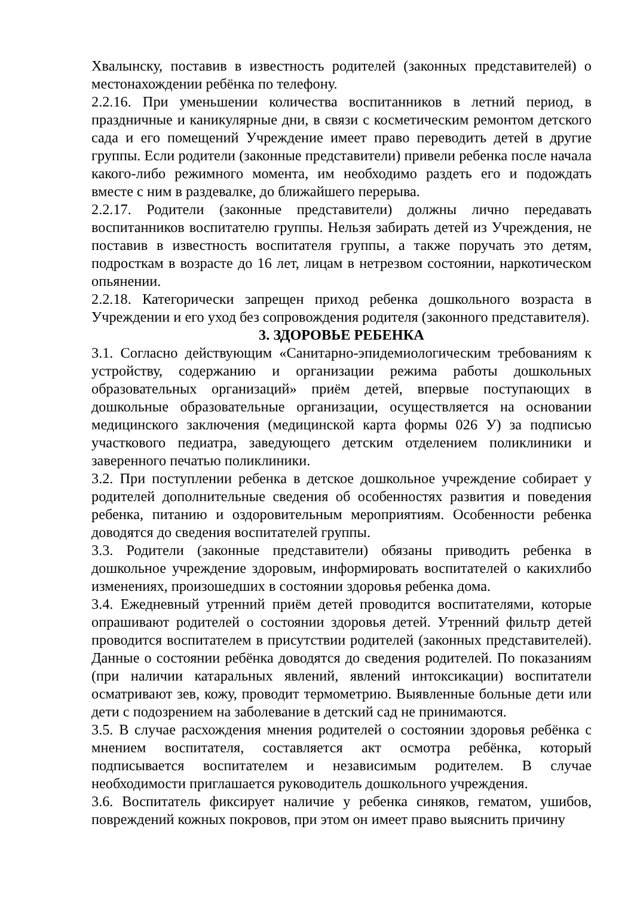Хвалынску, поставив в известность родителей (законных представителей) о местонахождении ребёнка по телефону.
2.2.16. При уменьшении количества воспитанников в летний период, в праздничные и каникулярные дни, в связи с косметическим ремонтом детского сада и его помещений Учреждение имеет право переводить детей в другие группы. Если родители (законные представители) привели ребенка после начала какого-либо режимного момента, им необходимо раздеть его и подождать вместе с ним в раздевалке, до ближайшего перерыва.
2.2.17. Родители (законные представители) должны лично передавать воспитанников воспитателю группы. Нельзя забирать детей из Учреждения, не поставив в известность воспитателя группы, а также поручать это детям, подросткам в возрасте до 16 лет, лицам в нетрезвом состоянии, наркотическом опьянении.
2.2.18. Категорически запрещен приход ребенка дошкольного возраста в Учреждении и его уход без сопровождения родителя (законного представителя).
3. ЗДОРОВЬЕ РЕБЕНКА
3.1. Согласно действующим «Санитарно-эпидемиологическим требованиям к устройству, содержанию и организации режима работы дошкольных образовательных организаций» приём детей, впервые поступающих в дошкольные образовательные организации, осуществляется на основании медицинского заключения (медицинской карта формы 026 У) за подписью участкового педиатра, заведующего детским отделением поликлиники и заверенного печатью поликлиники.
3.2. При поступлении ребенка в детское дошкольное учреждение собирает у родителей дополнительные сведения об особенностях развития и поведения ребенка, питанию и оздоровительным мероприятиям. Особенности ребенка доводятся до сведения воспитателей группы.
3.3. Родители (законные представители) обязаны приводить ребенка в дошкольное учреждение здоровым, информировать воспитателей о какихлибо изменениях, произошедших в состоянии здоровья ребенка дома.
3.4. Ежедневный утренний приём детей проводится воспитателями, которые опрашивают родителей о состоянии здоровья детей. Утренний фильтр детей проводится воспитателем в присутствии родителей (законных представителей). Данные о состоянии ребёнка доводятся до сведения родителей. По показаниям (при наличии катаральных явлений, явлений интоксикации) воспитатели осматривают зев, кожу, проводит термометрию. Выявленные больные дети или дети с подозрением на заболевание в детский сад не принимаются.
3.5. В случае расхождения мнения родителей о состоянии здоровья ребёнка с мнением воспитателя, составляется акт осмотра ребёнка, который подписывается воспитателем и независимым родителем. В случае необходимости приглашается руководитель дошкольного учреждения.
3.6. Воспитатель фиксирует наличие у ребенка синяков, гематом, ушибов, повреждений кожных покровов, при этом он имеет право выяснить причину